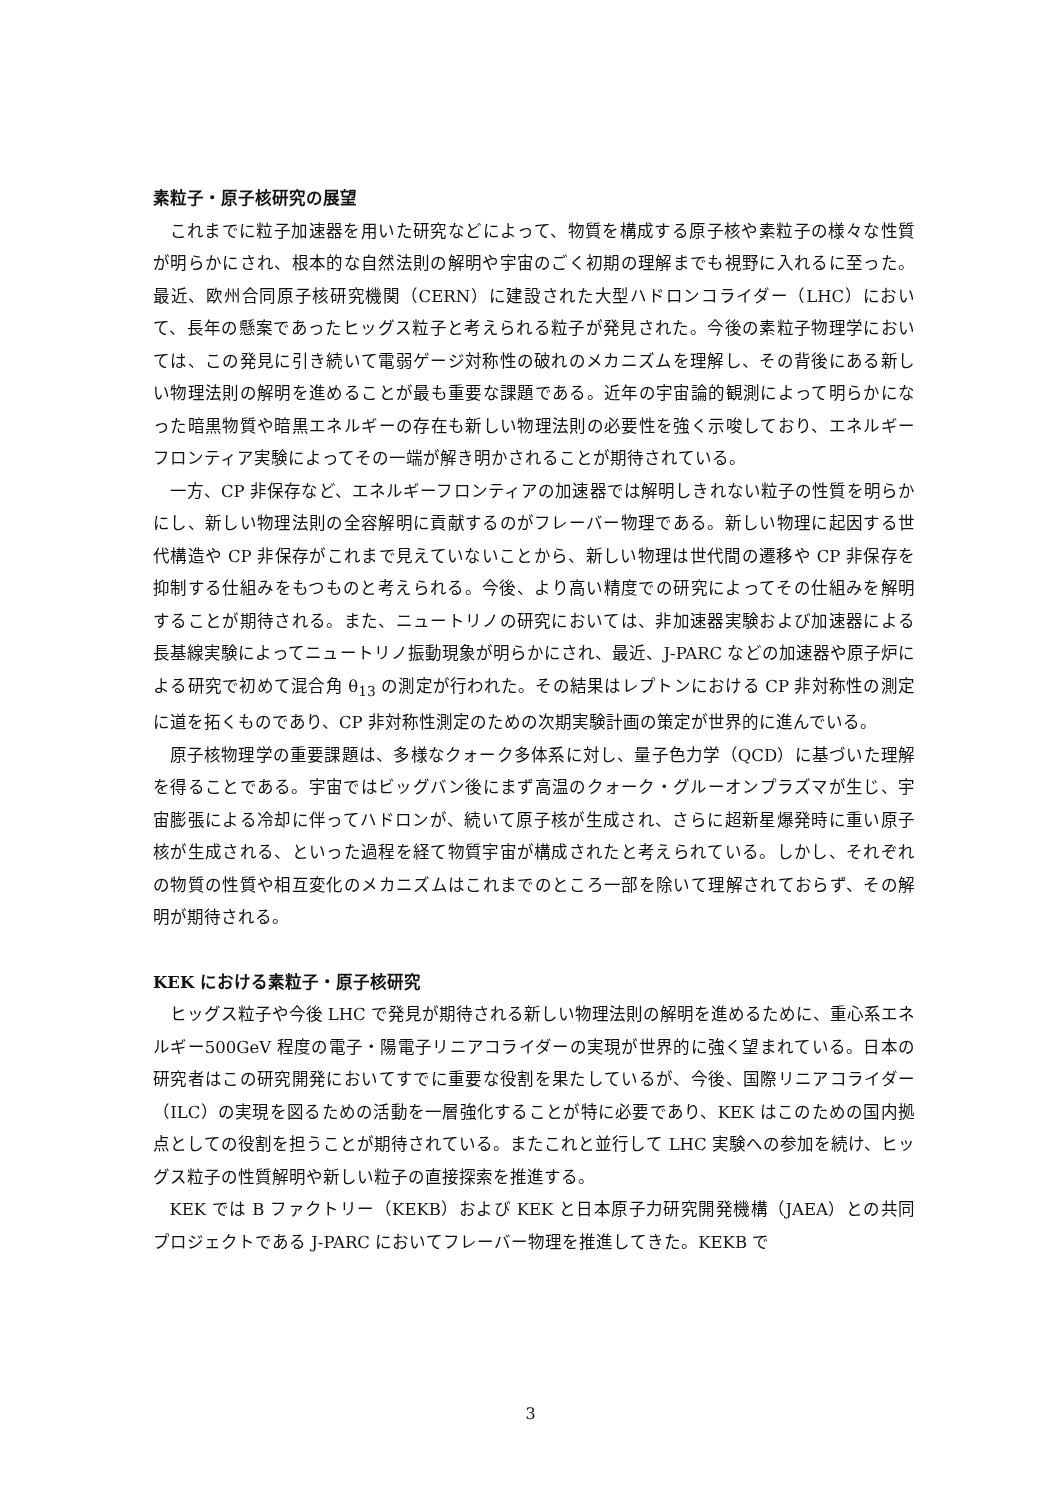素粒子・原子核研究の展望
これまでに粒子加速器を用いた研究などによって、物質を構成する原子核や素粒子の様々な性質が明らかにされ、根本的な自然法則の解明や宇宙のごく初期の理解までも視野に入れるに至った。最近、欧州合同原子核研究機関（CERN）に建設された大型ハドロンコライダー（LHC）において、長年の懸案であったヒッグス粒子と考えられる粒子が発見された。今後の素粒子物理学においては、この発見に引き続いて電弱ゲージ対称性の破れのメカニズムを理解し、その背後にある新しい物理法則の解明を進めることが最も重要な課題である。近年の宇宙論的観測によって明らかになった暗黒物質や暗黒エネルギーの存在も新しい物理法則の必要性を強く示唆しており、エネルギーフロンティア実験によってその一端が解き明かされることが期待されている。
一方、CP 非保存など、エネルギーフロンティアの加速器では解明しきれない粒子の性質を明らかにし、新しい物理法則の全容解明に貢献するのがフレーバー物理である。新しい物理に起因する世代構造や CP 非保存がこれまで見えていないことから、新しい物理は世代間の遷移や CP 非保存を抑制する仕組みをもつものと考えられる。今後、より高い精度での研究によってその仕組みを解明することが期待される。また、ニュートリノの研究においては、非加速器実験および加速器による長基線実験によってニュートリノ振動現象が明らかにされ、最近、J-PARC などの加速器や原子炉による研究で初めて混合角 θ<sub>13</sub> の測定が行われた。その結果はレプトンにおける CP 非対称性の測定に道を拓くものであり、CP 非対称性測定のための次期実験計画の策定が世界的に進んでいる。
原子核物理学の重要課題は、多様なクォーク多体系に対し、量子色力学（QCD）に基づいた理解を得ることである。宇宙ではビッグバン後にまず高温のクォーク・グルーオンプラズマが生じ、宇宙膨張による冷却に伴ってハドロンが、続いて原子核が生成され、さらに超新星爆発時に重い原子核が生成される、といった過程を経て物質宇宙が構成されたと考えられている。しかし、それぞれの物質の性質や相互変化のメカニズムはこれまでのところ一部を除いて理解されておらず、その解明が期待される。
KEK における素粒子・原子核研究
ヒッグス粒子や今後 LHC で発見が期待される新しい物理法則の解明を進めるために、重心系エネルギー500GeV 程度の電子・陽電子リニアコライダーの実現が世界的に強く望まれている。日本の研究者はこの研究開発においてすでに重要な役割を果たしているが、今後、国際リニアコライダー（ILC）の実現を図るための活動を一層強化することが特に必要であり、KEK はこのための国内拠点としての役割を担うことが期待されている。またこれと並行して LHC 実験への参加を続け、ヒッグス粒子の性質解明や新しい粒子の直接探索を推進する。
KEK では B ファクトリー（KEKB）および KEK と日本原子力研究開発機構（JAEA）との共同プロジェクトである J-PARC においてフレーバー物理を推進してきた。KEKB で
3